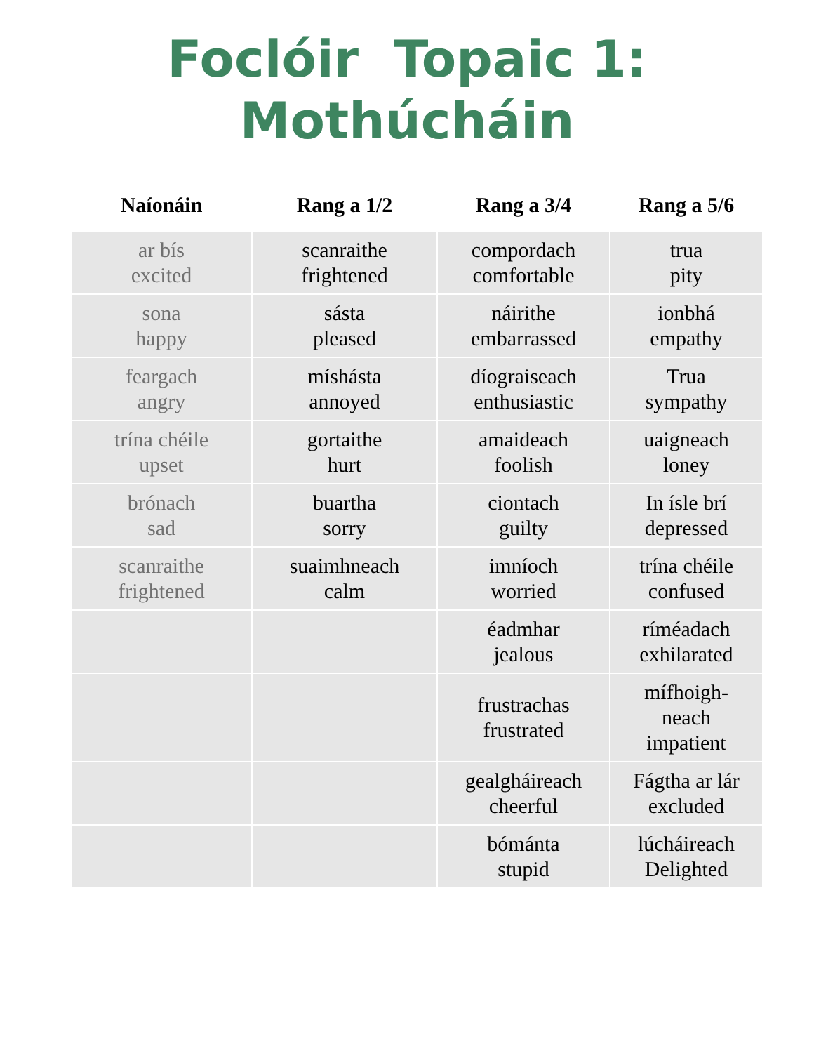Foclóir Topaic 1:
Mothúcháin
| Naíonáin | Rang a 1/2 | Rang a 3/4 | Rang a 5/6 |
| --- | --- | --- | --- |
| ar bís excited | scanraithe frightened | compordach comfortable | trua pity |
| sona happy | sásta pleased | náirithe embarrassed | ionbhá empathy |
| feargach angry | míshásta annoyed | díograiseach enthusiastic | Trua sympathy |
| trína chéile upset | gortaithe hurt | amaideach foolish | uaigneach loney |
| brónach sad | buartha sorry | ciontach guilty | In ísle brí depressed |
| scanraithe frightened | suaimhneach calm | imníoch worried | trína chéile confused |
| | | éadmhar jealous | ríméadach exhilarated |
| | | frustrachas frustrated | mífhoigh- neach impatient |
| | | gealgháireach cheerful | Fágtha ar lár excluded |
| | | bómánta stupid | lúcháireach Delighted |